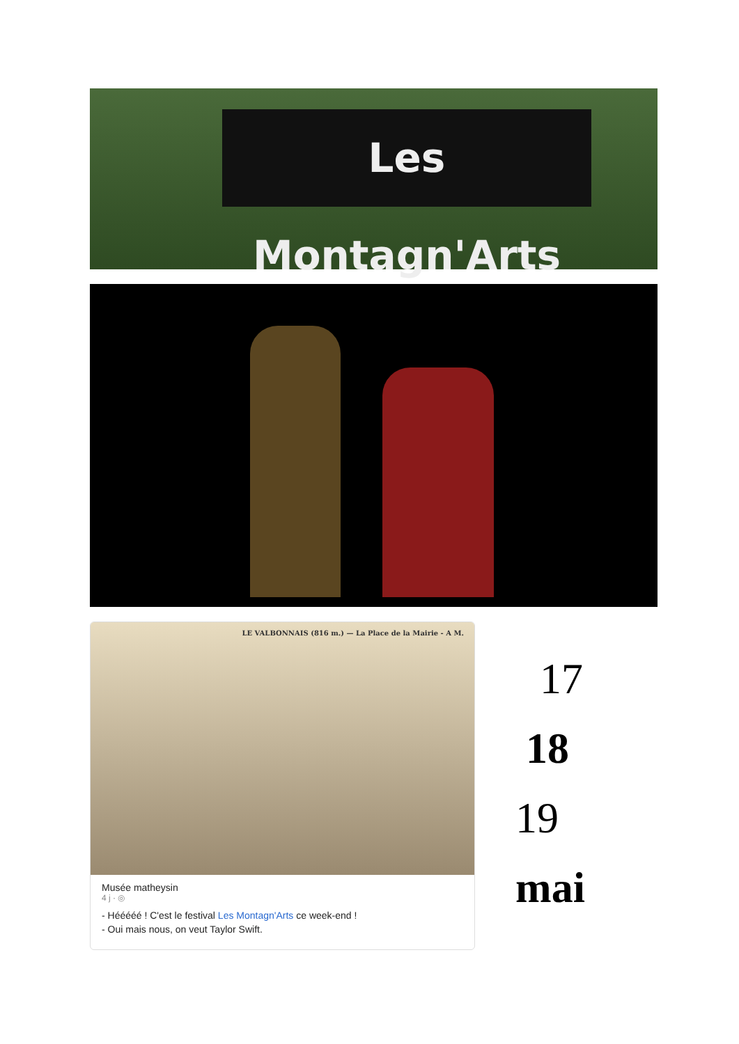Les Montagn'Arts
LE VALBONNAIS (816 m.) — La Place de la Mairie - A M.
Musée matheysin
4 j · ◎
- Hééééé ! C'est le festival Les Montagn'Arts ce week-end !
- Oui mais nous, on veut Taylor Swift.
17
18
19
mai